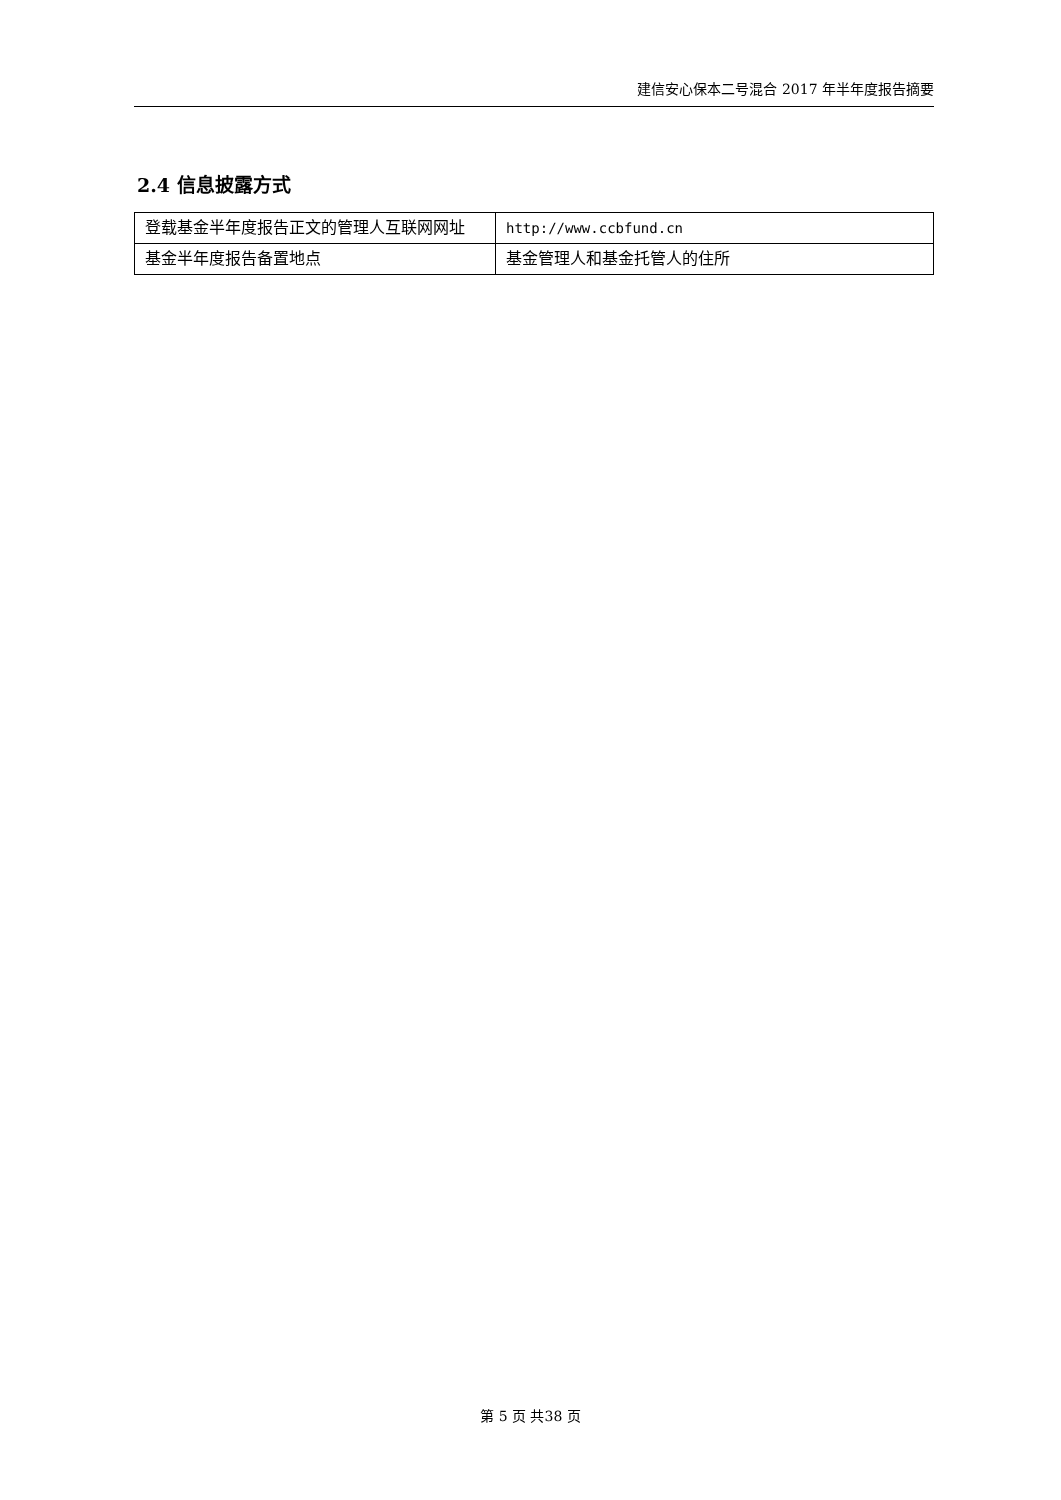建信安心保本二号混合 2017 年半年度报告摘要
2.4 信息披露方式
| 登载基金半年度报告正文的管理人互联网网址 | http://www.ccbfund.cn |
| 基金半年度报告备置地点 | 基金管理人和基金托管人的住所 |
第 5 页 共38 页